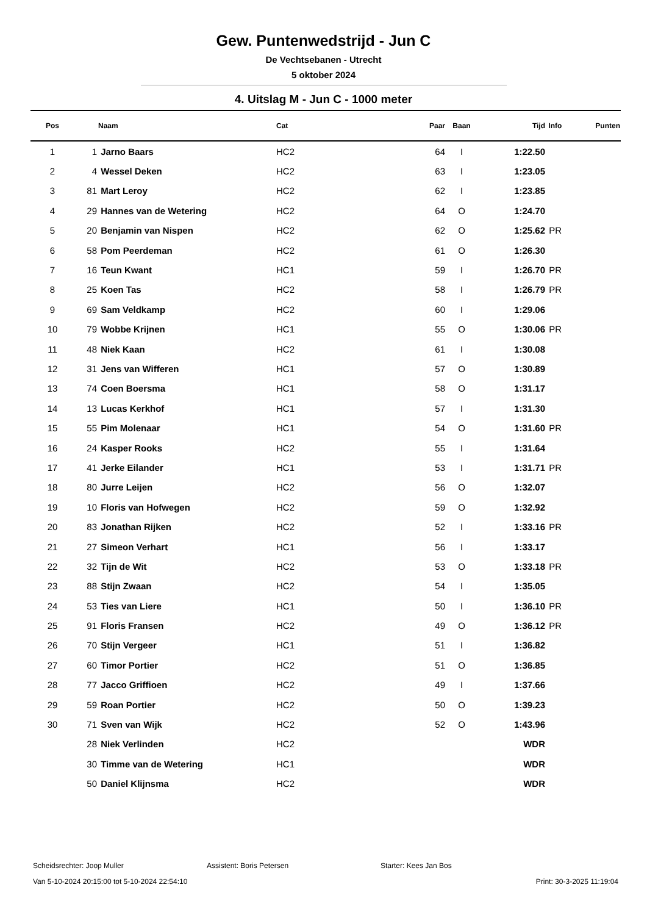Gew. Puntenwedstrijd - Jun C
De Vechtsebanen - Utrecht
5 oktober 2024
4. Uitslag M - Jun C - 1000 meter
| Pos | | Naam | Cat | Paar | Baan | Tijd | Info | Punten |
| --- | --- | --- | --- | --- | --- | --- | --- | --- |
| 1 | 1 | Jarno Baars | HC2 | 64 | I | 1:22.50 | | |
| 2 | 4 | Wessel Deken | HC2 | 63 | I | 1:23.05 | | |
| 3 | 81 | Mart Leroy | HC2 | 62 | I | 1:23.85 | | |
| 4 | 29 | Hannes van de Wetering | HC2 | 64 | O | 1:24.70 | | |
| 5 | 20 | Benjamin van Nispen | HC2 | 62 | O | 1:25.62 | PR | |
| 6 | 58 | Pom Peerdeman | HC2 | 61 | O | 1:26.30 | | |
| 7 | 16 | Teun Kwant | HC1 | 59 | I | 1:26.70 | PR | |
| 8 | 25 | Koen Tas | HC2 | 58 | I | 1:26.79 | PR | |
| 9 | 69 | Sam Veldkamp | HC2 | 60 | I | 1:29.06 | | |
| 10 | 79 | Wobbe Krijnen | HC1 | 55 | O | 1:30.06 | PR | |
| 11 | 48 | Niek Kaan | HC2 | 61 | I | 1:30.08 | | |
| 12 | 31 | Jens van Wifferen | HC1 | 57 | O | 1:30.89 | | |
| 13 | 74 | Coen Boersma | HC1 | 58 | O | 1:31.17 | | |
| 14 | 13 | Lucas Kerkhof | HC1 | 57 | I | 1:31.30 | | |
| 15 | 55 | Pim Molenaar | HC1 | 54 | O | 1:31.60 | PR | |
| 16 | 24 | Kasper Rooks | HC2 | 55 | I | 1:31.64 | | |
| 17 | 41 | Jerke Eilander | HC1 | 53 | I | 1:31.71 | PR | |
| 18 | 80 | Jurre Leijen | HC2 | 56 | O | 1:32.07 | | |
| 19 | 10 | Floris van Hofwegen | HC2 | 59 | O | 1:32.92 | | |
| 20 | 83 | Jonathan Rijken | HC2 | 52 | I | 1:33.16 | PR | |
| 21 | 27 | Simeon Verhart | HC1 | 56 | I | 1:33.17 | | |
| 22 | 32 | Tijn de Wit | HC2 | 53 | O | 1:33.18 | PR | |
| 23 | 88 | Stijn Zwaan | HC2 | 54 | I | 1:35.05 | | |
| 24 | 53 | Ties van Liere | HC1 | 50 | I | 1:36.10 | PR | |
| 25 | 91 | Floris Fransen | HC2 | 49 | O | 1:36.12 | PR | |
| 26 | 70 | Stijn Vergeer | HC1 | 51 | I | 1:36.82 | | |
| 27 | 60 | Timor Portier | HC2 | 51 | O | 1:36.85 | | |
| 28 | 77 | Jacco Griffioen | HC2 | 49 | I | 1:37.66 | | |
| 29 | 59 | Roan Portier | HC2 | 50 | O | 1:39.23 | | |
| 30 | 71 | Sven van Wijk | HC2 | 52 | O | 1:43.96 | | |
| | 28 | Niek Verlinden | HC2 | | | WDR | | |
| | 30 | Timme van de Wetering | HC1 | | | WDR | | |
| | 50 | Daniel Klijnsma | HC2 | | | WDR | | |
Scheidsrechter: Joop Muller Assistent: Boris Petersen Starter: Kees Jan Bos
Van 5-10-2024 20:15:00 tot 5-10-2024 22:54:10 Print: 30-3-2025 11:19:04